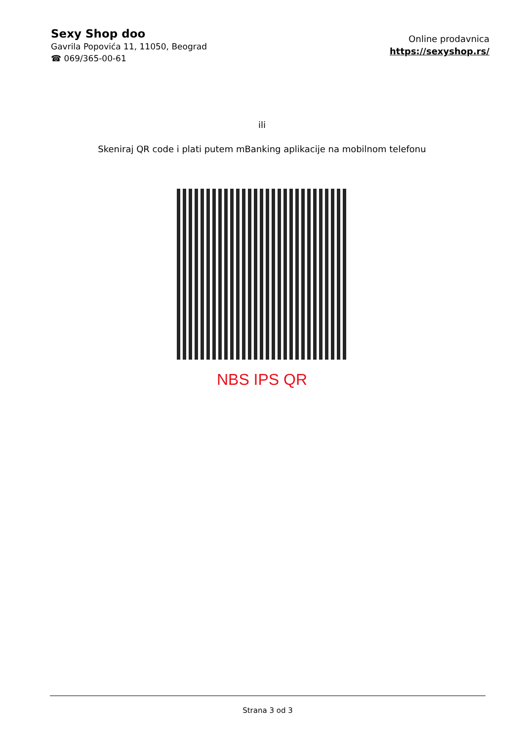Sexy Shop doo
Gavrila Popovića 11, 11050, Beograd
☎ 069/365-00-61
Online prodavnica
https://sexyshop.rs/
ili
Skeniraj QR code i plati putem mBanking aplikacije na mobilnom telefonu
NBS IPS QR
Strana 3 od 3